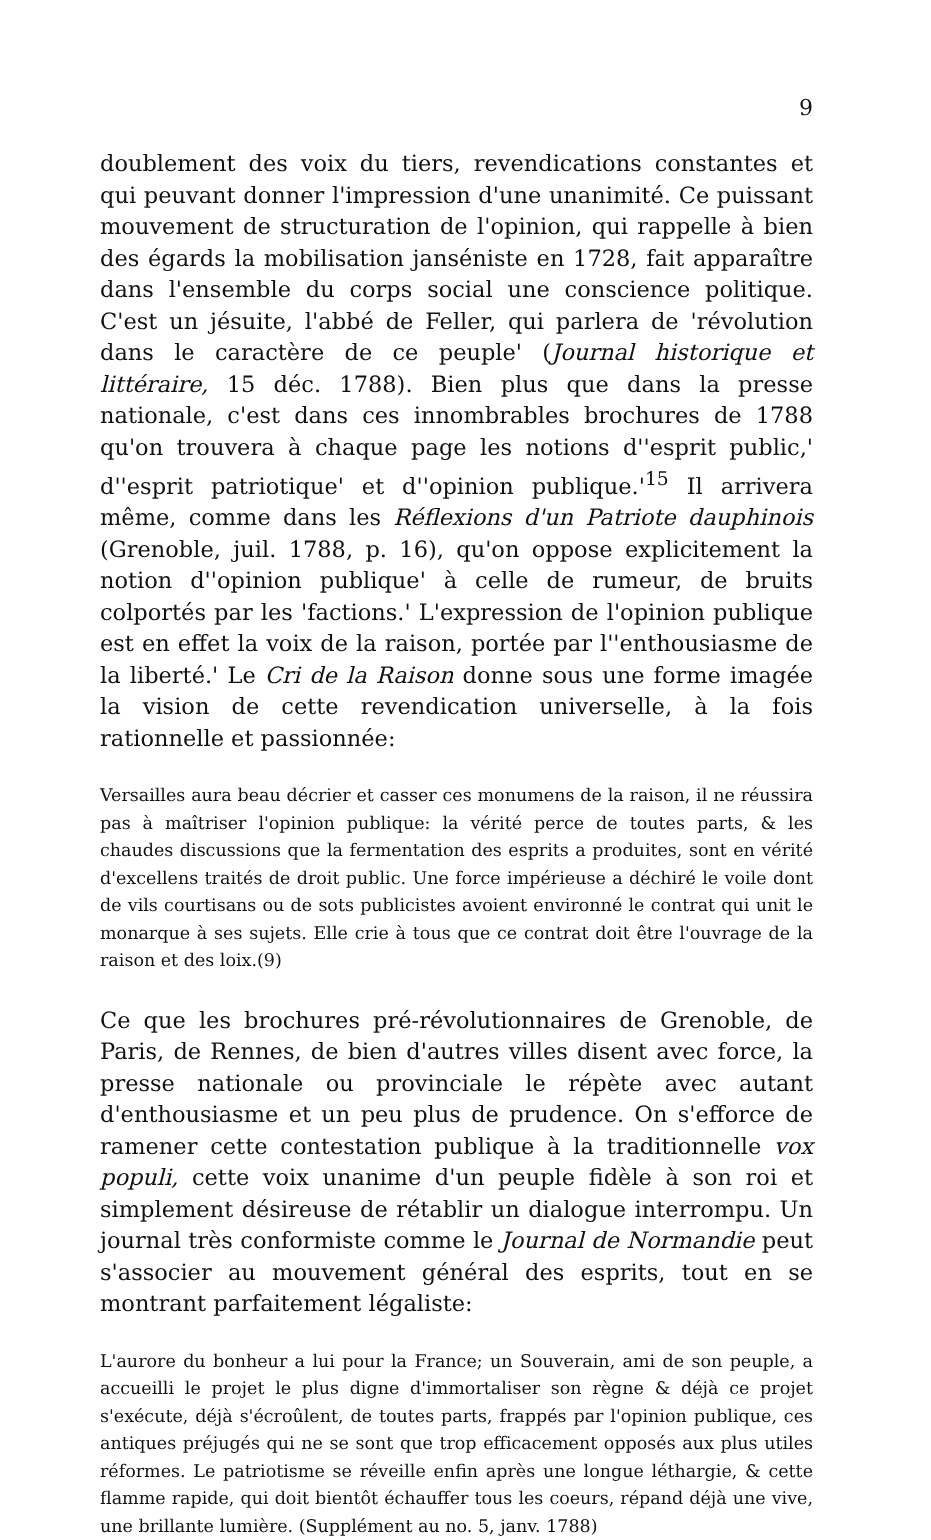9
doublement des voix du tiers, revendications constantes et qui peuvant donner l'impression d'une unanimité. Ce puissant mouvement de structuration de l'opinion, qui rappelle à bien des égards la mobilisation janséniste en 1728, fait apparaître dans l'ensemble du corps social une conscience politique. C'est un jésuite, l'abbé de Feller, qui parlera de 'révolution dans le caractère de ce peuple' (Journal historique et littéraire, 15 déc. 1788). Bien plus que dans la presse nationale, c'est dans ces innombrables brochures de 1788 qu'on trouvera à chaque page les notions d''esprit public,' d''esprit patriotique' et d''opinion publique.'<sup>15</sup> Il arrivera même, comme dans les Réflexions d'un Patriote dauphinois (Grenoble, juil. 1788, p. 16), qu'on oppose explicitement la notion d''opinion publique' à celle de rumeur, de bruits colportés par les 'factions.' L'expression de l'opinion publique est en effet la voix de la raison, portée par l''enthousiasme de la liberté.' Le Cri de la Raison donne sous une forme imagée la vision de cette revendication universelle, à la fois rationnelle et passionnée:
Versailles aura beau décrier et casser ces monumens de la raison, il ne réussira pas à maîtriser l'opinion publique: la vérité perce de toutes parts, & les chaudes discussions que la fermentation des esprits a produites, sont en vérité d'excellens traités de droit public. Une force impérieuse a déchiré le voile dont de vils courtisans ou de sots publicistes avoient environné le contrat qui unit le monarque à ses sujets. Elle crie à tous que ce contrat doit être l'ouvrage de la raison et des loix.(9)
Ce que les brochures pré-révolutionnaires de Grenoble, de Paris, de Rennes, de bien d'autres villes disent avec force, la presse nationale ou provinciale le répète avec autant d'enthousiasme et un peu plus de prudence. On s'efforce de ramener cette contestation publique à la traditionnelle vox populi, cette voix unanime d'un peuple fidèle à son roi et simplement désireuse de rétablir un dialogue interrompu. Un journal très conformiste comme le Journal de Normandie peut s'associer au mouvement général des esprits, tout en se montrant parfaitement légaliste:
L'aurore du bonheur a lui pour la France; un Souverain, ami de son peuple, a accueilli le projet le plus digne d'immortaliser son règne & déjà ce projet s'exécute, déjà s'écroûlent, de toutes parts, frappés par l'opinion publique, ces antiques préjugés qui ne se sont que trop efficacement opposés aux plus utiles réformes. Le patriotisme se réveille enfin après une longue léthargie, & cette flamme rapide, qui doit bientôt échauffer tous les coeurs, répand déjà une vive, une brillante lumière. (Supplément au no. 5, janv. 1788)